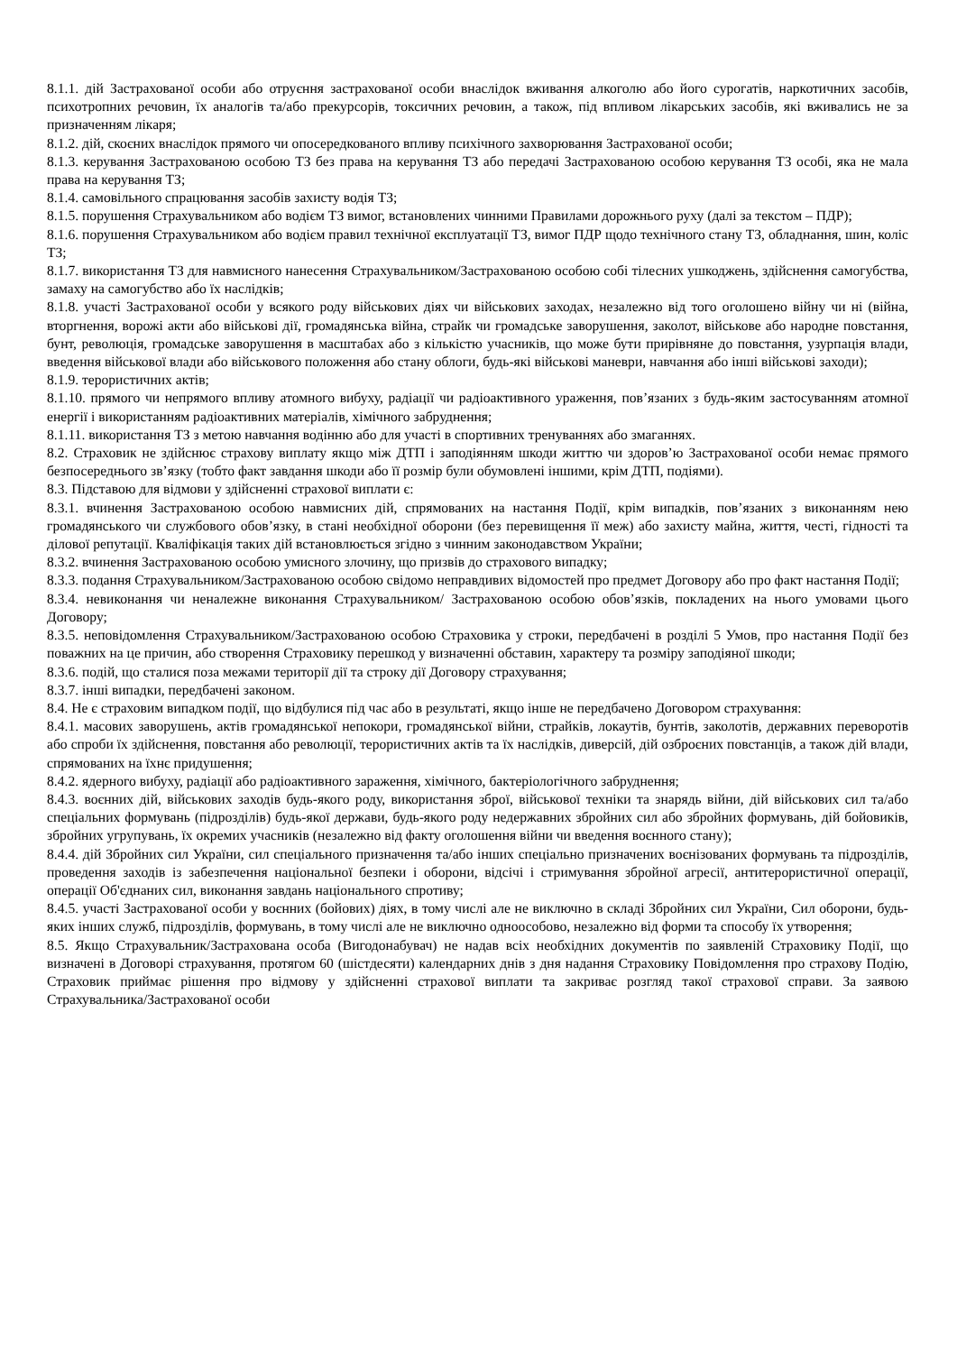8.1.1. дій Застрахованої особи або отруєння застрахованої особи внаслідок вживання алкоголю або його сурогатів, наркотичних засобів, психотропних речовин, їх аналогів та/або прекурсорів, токсичних речовин, а також, під впливом лікарських засобів, які вживались не за призначенням лікаря;
8.1.2. дій, скоєних внаслідок прямого чи опосередкованого впливу психічного захворювання Застрахованої особи;
8.1.3. керування Застрахованою особою ТЗ без права на керування ТЗ або передачі Застрахованою особою керування ТЗ особі, яка не мала права на керування ТЗ;
8.1.4. самовільного спрацювання засобів захисту водія ТЗ;
8.1.5. порушення Страхувальником або водієм ТЗ вимог, встановлених чинними Правилами дорожнього руху (далі за текстом – ПДР);
8.1.6. порушення Страхувальником або водієм правил технічної експлуатації ТЗ, вимог ПДР щодо технічного стану ТЗ, обладнання, шин, коліс ТЗ;
8.1.7. використання ТЗ для навмисного нанесення Страхувальником/Застрахованою особою собі тілесних ушкоджень, здійснення самогубства, замаху на самогубство або їх наслідків;
8.1.8. участі Застрахованої особи у всякого роду військових діях чи військових заходах, незалежно від того оголошено війну чи ні (війна, вторгнення, ворожі акти або військові дії, громадянська війна, страйк чи громадське заворушення, заколот, військове або народне повстання, бунт, революція, громадське заворушення в масштабах або з кількістю учасників, що може бути прирівняне до повстання, узурпація влади, введення військової влади або військового положення або стану облоги, будь-які військові маневри, навчання або інші військові заходи);
8.1.9. терористичних актів;
8.1.10. прямого чи непрямого впливу атомного вибуху, радіації чи радіоактивного ураження, пов’язаних з будь-яким застосуванням атомної енергії і використанням радіоактивних матеріалів, хімічного забруднення;
8.1.11. використання ТЗ з метою навчання водінню або для участі в спортивних тренуваннях або змаганнях.
8.2. Страховик не здійснює страхову виплату якщо між ДТП і заподіянням шкоди життю чи здоров’ю Застрахованої особи немає прямого безпосереднього зв’язку (тобто факт завдання шкоди або її розмір були обумовлені іншими, крім ДТП, подіями).
8.3. Підставою для відмови у здійсненні страхової виплати є:
8.3.1. вчинення Застрахованою особою навмисних дій, спрямованих на настання Події, крім випадків, пов’язаних з виконанням нею громадянського чи службового обов’язку, в стані необхідної оборони (без перевищення її меж) або захисту майна, життя, честі, гідності та ділової репутації. Кваліфікація таких дій встановлюється згідно з чинним законодавством України;
8.3.2. вчинення Застрахованою особою умисного злочину, що призвів до страхового випадку;
8.3.3. подання Страхувальником/Застрахованою особою свідомо неправдивих відомостей про предмет Договору або про факт настання Події;
8.3.4. невиконання чи неналежне виконання Страхувальником/ Застрахованою особою обов’язків, покладених на нього умовами цього Договору;
8.3.5. неповідомлення Страхувальником/Застрахованою особою Страховика у строки, передбачені в розділі 5 Умов, про настання Події без поважних на це причин, або створення Страховику перешкод у визначенні обставин, характеру та розміру заподіяної шкоди;
8.3.6. подій, що сталися поза межами території дії та строку дії Договору страхування;
8.3.7. інші випадки, передбачені законом.
8.4. Не є страховим випадком події, що відбулися під час або в результаті, якщо інше не передбачено Договором страхування:
8.4.1. масових заворушень, актів громадянської непокори, громадянської війни, страйків, локаутів, бунтів, заколотів, державних переворотів або спроби їх здійснення, повстання або революції, терористичних актів та їх наслідків, диверсій, дій озброєних повстанців, а також дій влади, спрямованих на їхнє придушення;
8.4.2. ядерного вибуху, радіації або радіоактивного зараження, хімічного, бактеріологічного забруднення;
8.4.3. воєнних дій, військових заходів будь-якого роду, використання зброї, військової техніки та знарядь війни, дій військових сил та/або спеціальних формувань (підрозділів) будь-якої держави, будь-якого роду недержавних збройних сил або збройних формувань, дій бойовиків, збройних угрупувань, їх окремих учасників (незалежно від факту оголошення війни чи введення воєнного стану);
8.4.4. дій Збройних сил України, сил спеціального призначення та/або інших спеціально призначених воєнізованих формувань та підрозділів, проведення заходів із забезпечення національної безпеки і оборони, відсічі і стримування збройної агресії, антитерористичної операції, операції Об'єднаних сил, виконання завдань національного спротиву;
8.4.5. участі Застрахованої особи у воєнних (бойових) діях, в тому числі але не виключно в складі Збройних сил України, Сил оборони, будь-яких інших служб, підрозділів, формувань, в тому числі але не виключно одноособово, незалежно від форми та способу їх утворення;
8.5. Якщо Страхувальник/Застрахована особа (Вигодонабувач) не надав всіх необхідних документів по заявленій Страховику Події, що визначені в Договорі страхування, протягом 60 (шістдесяти) календарних днів з дня надання Страховику Повідомлення про страхову Подію, Страховик приймає рішення про відмову у здійсненні страхової виплати та закриває розгляд такої страхової справи. За заявою Страхувальника/Застрахованої особи